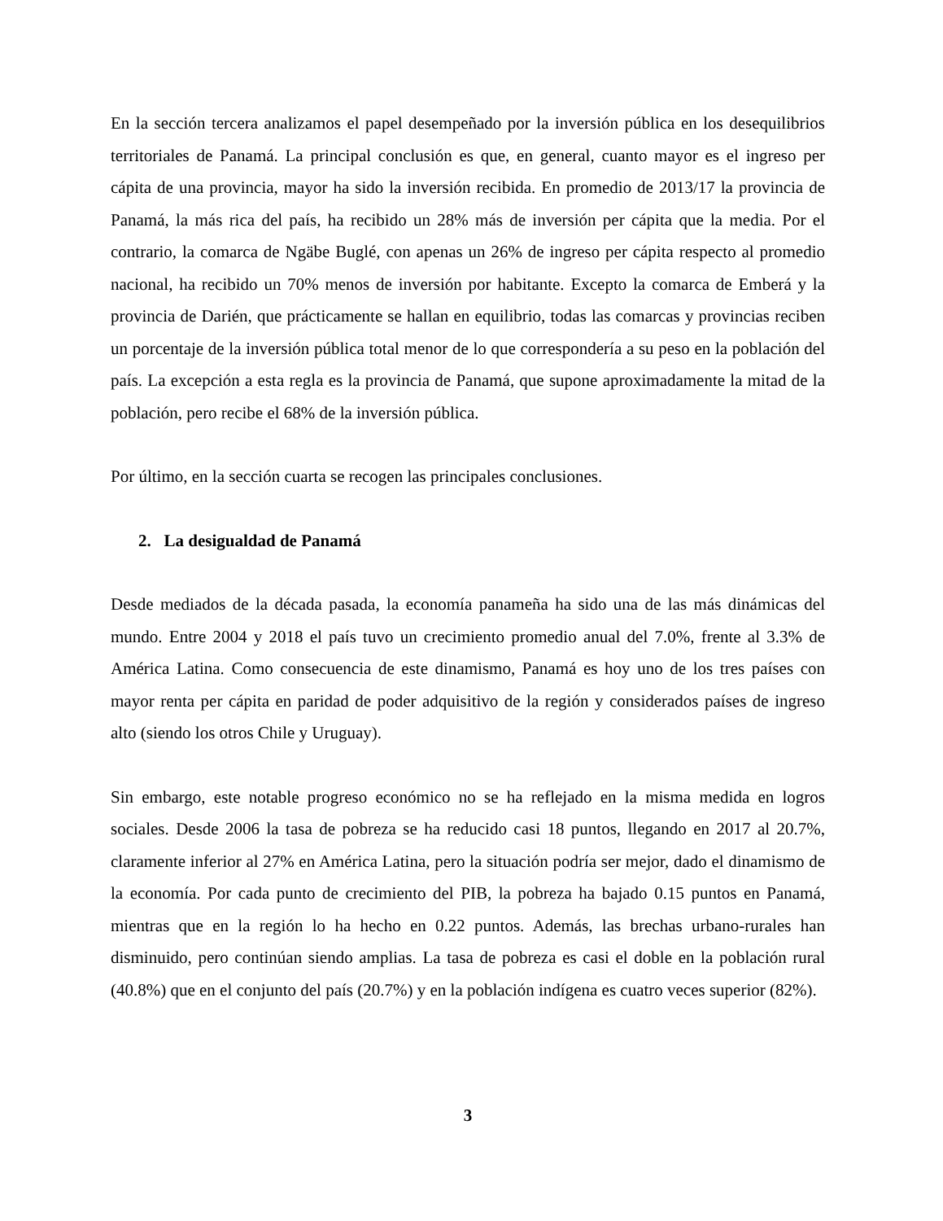En la sección tercera analizamos el papel desempeñado por la inversión pública en los desequilibrios territoriales de Panamá. La principal conclusión es que, en general, cuanto mayor es el ingreso per cápita de una provincia, mayor ha sido la inversión recibida. En promedio de 2013/17 la provincia de Panamá, la más rica del país, ha recibido un 28% más de inversión per cápita que la media. Por el contrario, la comarca de Ngäbe Buglé, con apenas un 26% de ingreso per cápita respecto al promedio nacional, ha recibido un 70% menos de inversión por habitante. Excepto la comarca de Emberá y la provincia de Darién, que prácticamente se hallan en equilibrio, todas las comarcas y provincias reciben un porcentaje de la inversión pública total menor de lo que correspondería a su peso en la población del país. La excepción a esta regla es la provincia de Panamá, que supone aproximadamente la mitad de la población, pero recibe el 68% de la inversión pública.
Por último, en la sección cuarta se recogen las principales conclusiones.
2. La desigualdad de Panamá
Desde mediados de la década pasada, la economía panameña ha sido una de las más dinámicas del mundo. Entre 2004 y 2018 el país tuvo un crecimiento promedio anual del 7.0%, frente al 3.3% de América Latina. Como consecuencia de este dinamismo, Panamá es hoy uno de los tres países con mayor renta per cápita en paridad de poder adquisitivo de la región y considerados países de ingreso alto (siendo los otros Chile y Uruguay).
Sin embargo, este notable progreso económico no se ha reflejado en la misma medida en logros sociales. Desde 2006 la tasa de pobreza se ha reducido casi 18 puntos, llegando en 2017 al 20.7%, claramente inferior al 27% en América Latina, pero la situación podría ser mejor, dado el dinamismo de la economía. Por cada punto de crecimiento del PIB, la pobreza ha bajado 0.15 puntos en Panamá, mientras que en la región lo ha hecho en 0.22 puntos. Además, las brechas urbano-rurales han disminuido, pero continúan siendo amplias. La tasa de pobreza es casi el doble en la población rural (40.8%) que en el conjunto del país (20.7%) y en la población indígena es cuatro veces superior (82%).
3